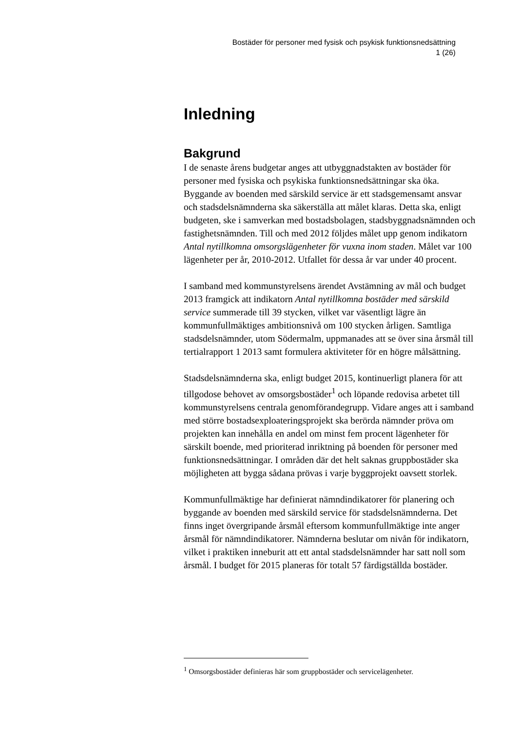Bostäder för personer med fysisk och psykisk funktionsnedsättning
1 (26)
Inledning
Bakgrund
I de senaste årens budgetar anges att utbyggnadstakten av bostäder för personer med fysiska och psykiska funktionsnedsättningar ska öka. Byggande av boenden med särskild service är ett stadsgemensamt ansvar och stadsdelsnämnderna ska säkerställa att målet klaras. Detta ska, enligt budgeten, ske i samverkan med bostadsbolagen, stadsbyggnadsnämnden och fastighetsnämnden. Till och med 2012 följdes målet upp genom indikatorn Antal nytillkomna omsorgslägenheter för vuxna inom staden. Målet var 100 lägenheter per år, 2010-2012. Utfallet för dessa år var under 40 procent.
I samband med kommunstyrelsens ärendet Avstämning av mål och budget 2013 framgick att indikatorn Antal nytillkomna bostäder med särskild service summerade till 39 stycken, vilket var väsentligt lägre än kommunfullmäktiges ambitionsnivå om 100 stycken årligen. Samtliga stadsdelsnämnder, utom Södermalm, uppmanades att se över sina årsmål till tertialrapport 1 2013 samt formulera aktiviteter för en högre målsättning.
Stadsdelsnämnderna ska, enligt budget 2015, kontinuerligt planera för att tillgodose behovet av omsorgsbostäder<sup>1</sup> och löpande redovisa arbetet till kommunstyrelsens centrala genomförandegrupp. Vidare anges att i samband med större bostadsexploateringsprojekt ska berörda nämnder pröva om projekten kan innehålla en andel om minst fem procent lägenheter för särskilt boende, med prioriterad inriktning på boenden för personer med funktionsnedsättningar. I områden där det helt saknas gruppbostäder ska möjligheten att bygga sådana prövas i varje byggprojekt oavsett storlek.
Kommunfullmäktige har definierat nämndindikatorer för planering och byggande av boenden med särskild service för stadsdelsnämnderna. Det finns inget övergripande årsmål eftersom kommunfullmäktige inte anger årsmål för nämndindikatorer. Nämnderna beslutar om nivån för indikatorn, vilket i praktiken inneburit att ett antal stadsdelsnämnder har satt noll som årsmål. I budget för 2015 planeras för totalt 57 färdigställda bostäder.
<sup>1</sup> Omsorgsbostäder definieras här som gruppbostäder och servicelägenheter.